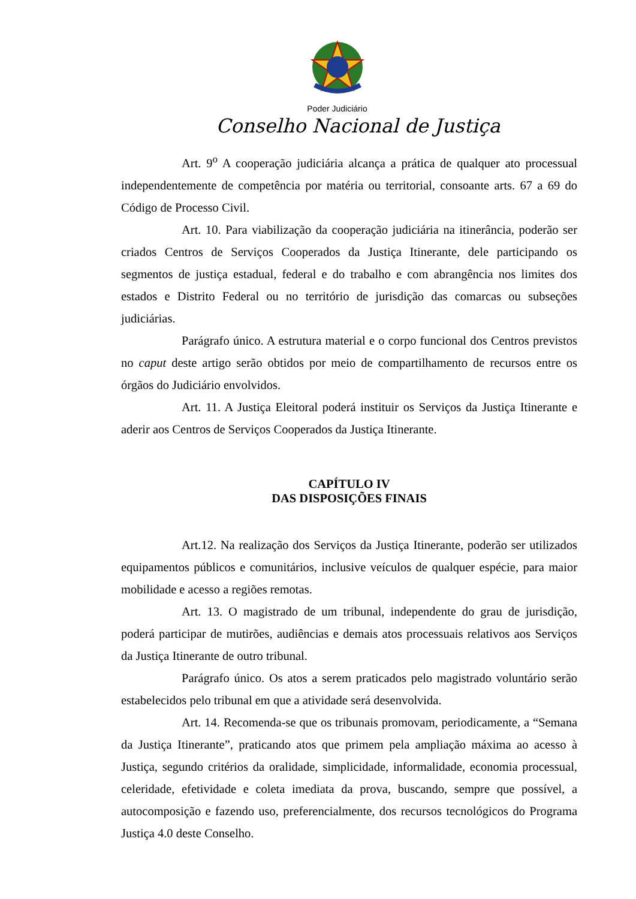Poder Judiciário
Conselho Nacional de Justiça
Art. 9<sup>o</sup> A cooperação judiciária alcança a prática de qualquer ato processual independentemente de competência por matéria ou territorial, consoante arts. 67 a 69 do Código de Processo Civil.
Art. 10. Para viabilização da cooperação judiciária na itinerância, poderão ser criados Centros de Serviços Cooperados da Justiça Itinerante, dele participando os segmentos de justiça estadual, federal e do trabalho e com abrangência nos limites dos estados e Distrito Federal ou no território de jurisdição das comarcas ou subseções judiciárias.
Parágrafo único. A estrutura material e o corpo funcional dos Centros previstos no caput deste artigo serão obtidos por meio de compartilhamento de recursos entre os órgãos do Judiciário envolvidos.
Art. 11. A Justiça Eleitoral poderá instituir os Serviços da Justiça Itinerante e aderir aos Centros de Serviços Cooperados da Justiça Itinerante.
CAPÍTULO IV
DAS DISPOSIÇÕES FINAIS
Art.12. Na realização dos Serviços da Justiça Itinerante, poderão ser utilizados equipamentos públicos e comunitários, inclusive veículos de qualquer espécie, para maior mobilidade e acesso a regiões remotas.
Art. 13. O magistrado de um tribunal, independente do grau de jurisdição, poderá participar de mutirões, audiências e demais atos processuais relativos aos Serviços da Justiça Itinerante de outro tribunal.
Parágrafo único. Os atos a serem praticados pelo magistrado voluntário serão estabelecidos pelo tribunal em que a atividade será desenvolvida.
Art. 14. Recomenda-se que os tribunais promovam, periodicamente, a “Semana da Justiça Itinerante”, praticando atos que primem pela ampliação máxima ao acesso à Justiça, segundo critérios da oralidade, simplicidade, informalidade, economia processual, celeridade, efetividade e coleta imediata da prova, buscando, sempre que possível, a autocomposição e fazendo uso, preferencialmente, dos recursos tecnológicos do Programa Justiça 4.0 deste Conselho.